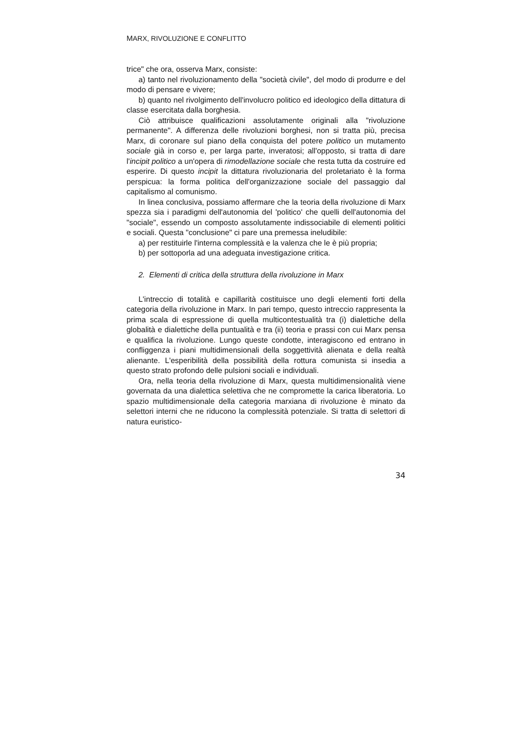MARX, RIVOLUZIONE E CONFLITTO
trice" che ora, osserva Marx, consiste:
a) tanto nel rivoluzionamento della "società civile", del modo di produrre e del modo di pensare e vivere;
b) quanto nel rivolgimento dell'involucro politico ed ideologico della dittatura di classe esercitata dalla borghesia.
Ciò attribuisce qualificazioni assolutamente originali alla "rivoluzione permanente". A differenza delle rivoluzioni borghesi, non si tratta più, precisa Marx, di coronare sul piano della conquista del potere politico un mutamento sociale già in corso e, per larga parte, inveratosi; all'opposto, si tratta di dare l'incipit politico a un'opera di rimodellazione sociale che resta tutta da costruire ed esperire. Di questo incipit la dittatura rivoluzionaria del proletariato è la forma perspicua: la forma politica dell'organizzazione sociale del passaggio dal capitalismo al comunismo.
In linea conclusiva, possiamo affermare che la teoria della rivoluzione di Marx spezza sia i paradigmi dell'autonomia del 'politico' che quelli dell'autonomia del "sociale", essendo un composto assolutamente indissociabile di elementi politici e sociali. Questa "conclusione" ci pare una premessa ineludibile:
a) per restituirle l'interna complessità e la valenza che le è più propria;
b) per sottoporla ad una adeguata investigazione critica.
2. Elementi di critica della struttura della rivoluzione in Marx
L'intreccio di totalità e capillarità costituisce uno degli elementi forti della categoria della rivoluzione in Marx. In pari tempo, questo intreccio rappresenta la prima scala di espressione di quella multicontestualità tra (i) dialettiche della globalità e dialettiche della puntualità e tra (ii) teoria e prassi con cui Marx pensa e qualifica la rivoluzione. Lungo queste condotte, interagiscono ed entrano in confliggenza i piani multidimensionali della soggettività alienata e della realtà alienante. L'esperibilità della possibilità della rottura comunista si insedia a questo strato profondo delle pulsioni sociali e individuali.
Ora, nella teoria della rivoluzione di Marx, questa multidimensionalità viene governata da una dialettica selettiva che ne compromette la carica liberatoria. Lo spazio multidimensionale della categoria marxiana di rivoluzione è minato da selettori interni che ne riducono la complessità potenziale. Si tratta di selettori di natura euristico-
34